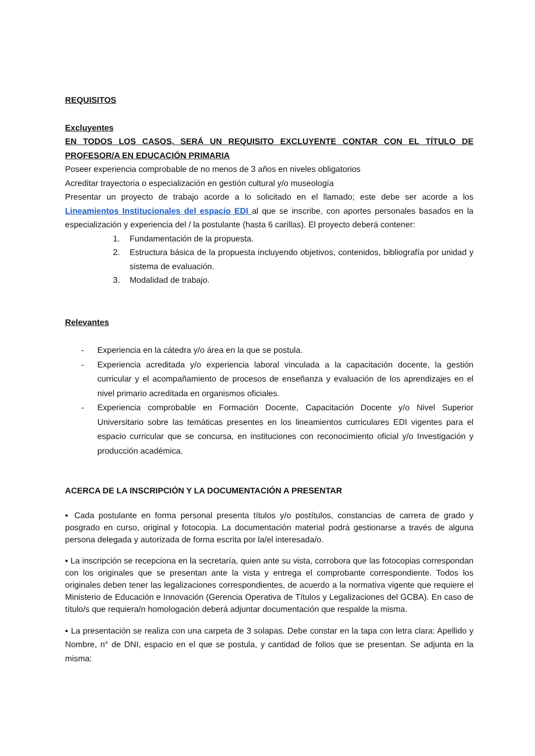REQUISITOS
Excluyentes
EN TODOS LOS CASOS, SERÁ UN REQUISITO EXCLUYENTE CONTAR CON EL TÍTULO DE PROFESOR/A EN EDUCACIÓN PRIMARIA
Poseer experiencia comprobable de no menos de 3 años en niveles obligatorios
Acreditar trayectoria o especialización en gestión cultural y/o museología
Presentar un proyecto de trabajo acorde a lo solicitado en el llamado; este debe ser acorde a los Lineamientos Institucionales del espacio EDI al que se inscribe, con aportes personales basados en la especialización y experiencia del / la postulante (hasta 6 carillas). El proyecto deberá contener:
1. Fundamentación de la propuesta.
2. Estructura básica de la propuesta incluyendo objetivos, contenidos, bibliografía por unidad y sistema de evaluación.
3. Modalidad de trabajo.
Relevantes
- Experiencia en la cátedra y/o área en la que se postula.
- Experiencia acreditada y/o experiencia laboral vinculada a la capacitación docente, la gestión curricular y el acompañamiento de procesos de enseñanza y evaluación de los aprendizajes en el nivel primario acreditada en organismos oficiales.
- Experiencia comprobable en Formación Docente, Capacitación Docente y/o Nivel Superior Universitario sobre las temáticas presentes en los lineamientos curriculares EDI vigentes para el espacio curricular que se concursa, en instituciones con reconocimiento oficial y/o Investigación y producción académica.
ACERCA DE LA INSCRIPCIÓN Y LA DOCUMENTACIÓN A PRESENTAR
▪ Cada postulante en forma personal presenta títulos y/o postítulos, constancias de carrera de grado y posgrado en curso, original y fotocopia. La documentación material podrá gestionarse a través de alguna persona delegada y autorizada de forma escrita por la/el interesada/o.
▪ La inscripción se recepciona en la secretaría, quien ante su vista, corrobora que las fotocopias correspondan con los originales que se presentan ante la vista y entrega el comprobante correspondiente. Todos los originales deben tener las legalizaciones correspondientes, de acuerdo a la normativa vigente que requiere el Ministerio de Educación e Innovación (Gerencia Operativa de Títulos y Legalizaciones del GCBA). En caso de título/s que requiera/n homologación deberá adjuntar documentación que respalde la misma.
▪ La presentación se realiza con una carpeta de 3 solapas. Debe constar en la tapa con letra clara: Apellido y Nombre, n° de DNI, espacio en el que se postula, y cantidad de folios que se presentan. Se adjunta en la misma: